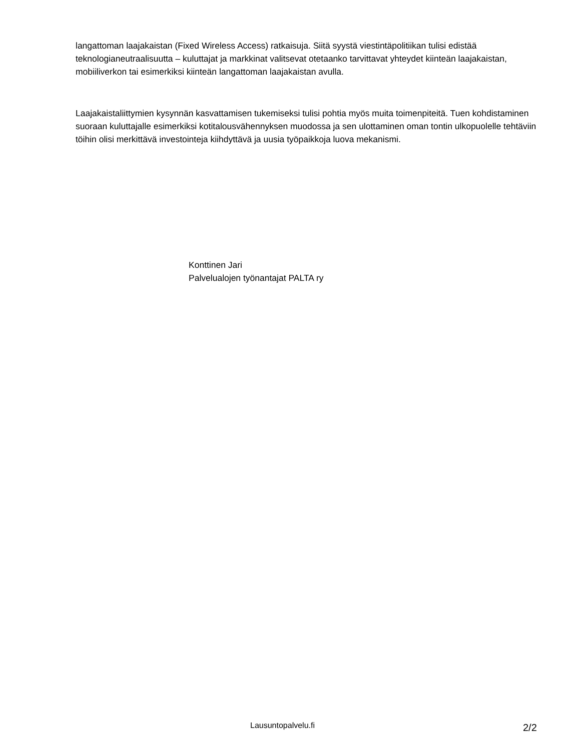langattoman laajakaistan (Fixed Wireless Access) ratkaisuja. Siitä syystä viestintäpolitiikan tulisi edistää teknologianeutraalisuutta – kuluttajat ja markkinat valitsevat otetaanko tarvittavat yhteydet kiinteän laajakaistan, mobiiliverkon tai esimerkiksi kiinteän langattoman laajakaistan avulla.
Laajakaistaliittymien kysynnän kasvattamisen tukemiseksi tulisi pohtia myös muita toimenpiteitä. Tuen kohdistaminen suoraan kuluttajalle esimerkiksi kotitalousvähennyksen muodossa ja sen ulottaminen oman tontin ulkopuolelle tehtäviin töihin olisi merkittävä investointeja kiihdyttävä ja uusia työpaikkoja luova mekanismi.
Konttinen Jari
Palvelualojen työnantajat PALTA ry
Lausuntopalvelu.fi 2/2